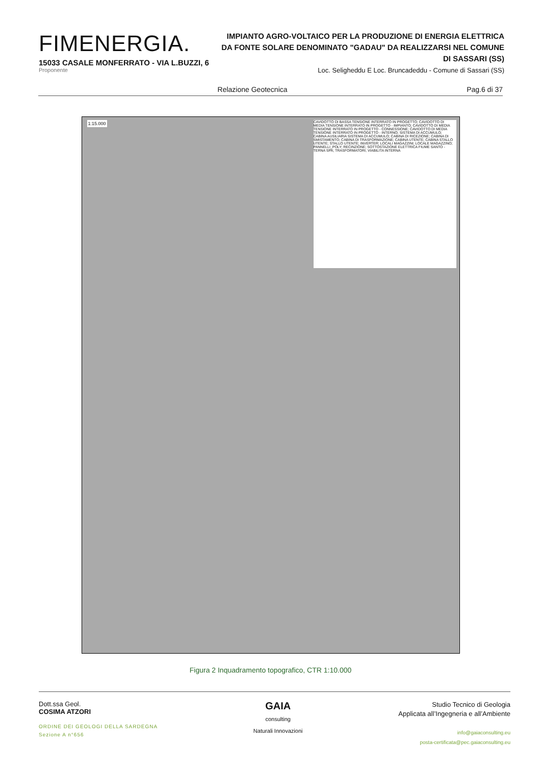FIMENERGIA.
15033 CASALE MONFERRATO - VIA L.BUZZI, 6
Proponente
IMPIANTO AGRO-VOLTAICO PER LA PRODUZIONE DI ENERGIA ELETTRICA DA FONTE SOLARE DENOMINATO "GADAU" DA REALIZZARSI NEL COMUNE DI SASSARI (SS)
Loc. Seligheddu E Loc. Bruncadeddu - Comune di Sassari (SS)
Relazione Geotecnica Pag.6 di 37
1:15.000
CAVIDOTTO DI BASSA TENSIONE INTERRATO IN PROGETTO; CAVIDOTTO DI MEDIA TENSIONE INTERRATO IN PROGETTO - IMPIANTO; CAVIDOTTO DI MEDIA TENSIONE INTERRATO IN PROGETTO - CONNESSIONE; CAVIDOTTO DI MEDIA TENSIONE INTERRATO IN PROGETTO - INTERNO; SISTEMA DI ACCUMULO; CABINA AUSILIARIA SISTEMA DI ACCUMULO; CABINA DI RICEZIONE; CABINA DI SMISTAMENTO; CABINA DI TRASFORMAZIONE; CABINA UTENTE; CABINA STALLO UTENTE; STALLO UTENTE; INVERTER; LOCALI MAGAZZINI; LOCALE MAGAZZINO; PANNELLI_POLY; RECINZIONE; SOTTOSTAZIONE ELETTRICA FIUME SANTO - TERNA SPA; TRASFORMATORI; VIABILITA INTERNA
Figura 2 Inquadramento topografico, CTR 1:10.000
Dott.ssa Geol.
COSIMA ATZORI
ORDINE DEI GEOLOGI DELLA SARDEGNA
Sezione A n°656
GAIA
consulting
Naturali Innovazioni
Studio Tecnico di Geologia
Applicata all’Ingegneria e all’Ambiente
info@gaiaconsulting.eu
posta-certificata@pec.gaiaconsulting.eu